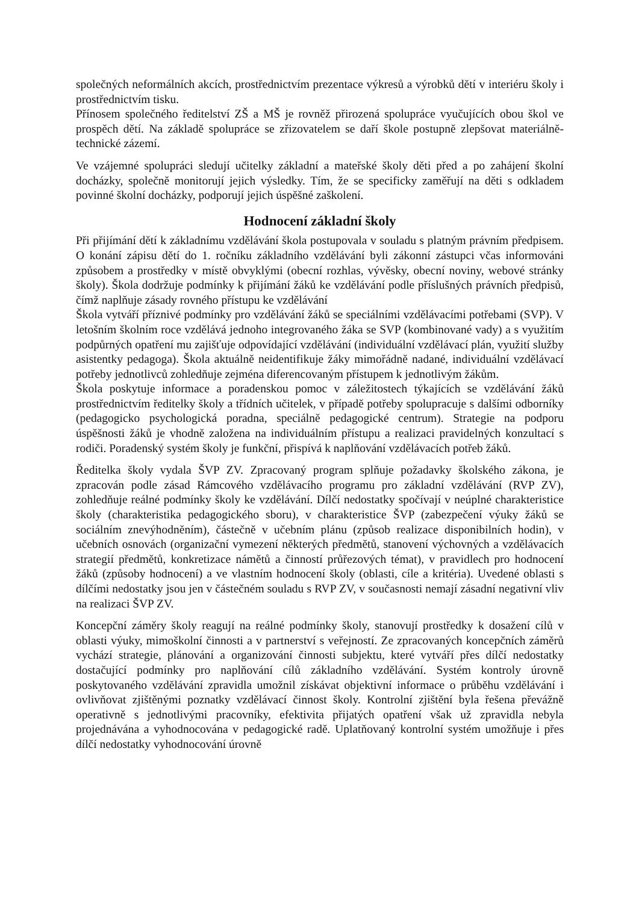společných neformálních akcích, prostřednictvím prezentace výkresů a výrobků dětí v interiéru školy i prostřednictvím tisku.
Přínosem společného ředitelství ZŠ a MŠ je rovněž přirozená spolupráce vyučujících obou škol ve prospěch dětí. Na základě spolupráce se zřizovatelem se daří škole postupně zlepšovat materiálně-technické zázemí.
Ve vzájemné spolupráci sledují učitelky základní a mateřské školy děti před a po zahájení školní docházky, společně monitorují jejich výsledky. Tím, že se specificky zaměřují na děti s odkladem povinné školní docházky, podporují jejich úspěšné zaškolení.
Hodnocení základní školy
Při přijímání dětí k základnímu vzdělávání škola postupovala v souladu s platným právním předpisem. O konání zápisu dětí do 1. ročníku základního vzdělávání byli zákonní zástupci včas informováni způsobem a prostředky v místě obvyklými (obecní rozhlas, vývěsky, obecní noviny, webové stránky školy). Škola dodržuje podmínky k přijímání žáků ke vzdělávání podle příslušných právních předpisů, čímž naplňuje zásady rovného přístupu ke vzdělávání
Škola vytváří příznivé podmínky pro vzdělávání žáků se speciálními vzdělávacími potřebami (SVP). V letošním školním roce vzdělává jednoho integrovaného žáka se SVP (kombinované vady) a s využitím podpůrných opatření mu zajišťuje odpovídající vzdělávání (individuální vzdělávací plán, využití služby asistentky pedagoga). Škola aktuálně neidentifikuje žáky mimořádně nadané, individuální vzdělávací potřeby jednotlivců zohledňuje zejména diferencovaným přístupem k jednotlivým žákům.
Škola poskytuje informace a poradenskou pomoc v záležitostech týkajících se vzdělávání žáků prostřednictvím ředitelky školy a třídních učitelek, v případě potřeby spolupracuje s dalšími odborníky (pedagogicko psychologická poradna, speciálně pedagogické centrum). Strategie na podporu úspěšnosti žáků je vhodně založena na individuálním přístupu a realizaci pravidelných konzultací s rodiči. Poradenský systém školy je funkční, přispívá k naplňování vzdělávacích potřeb žáků.
Ředitelka školy vydala ŠVP ZV. Zpracovaný program splňuje požadavky školského zákona, je zpracován podle zásad Rámcového vzdělávacího programu pro základní vzdělávání (RVP ZV), zohledňuje reálné podmínky školy ke vzdělávání. Dílčí nedostatky spočívají v neúplné charakteristice školy (charakteristika pedagogického sboru), v charakteristice ŠVP (zabezpečení výuky žáků se sociálním znevýhodněním), částečně v učebním plánu (způsob realizace disponibilních hodin), v učebních osnovách (organizační vymezení některých předmětů, stanovení výchovných a vzdělávacích strategií předmětů, konkretizace námětů a činností průřezových témat), v pravidlech pro hodnocení žáků (způsoby hodnocení) a ve vlastním hodnocení školy (oblasti, cíle a kritéria). Uvedené oblasti s dílčími nedostatky jsou jen v částečném souladu s RVP ZV, v současnosti nemají zásadní negativní vliv na realizaci ŠVP ZV.
Koncepční záměry školy reagují na reálné podmínky školy, stanovují prostředky k dosažení cílů v oblasti výuky, mimoškolní činnosti a v partnerství s veřejností. Ze zpracovaných koncepčních záměrů vychází strategie, plánování a organizování činnosti subjektu, které vytváří přes dílčí nedostatky dostačující podmínky pro naplňování cílů základního vzdělávání. Systém kontroly úrovně poskytovaného vzdělávání zpravidla umožnil získávat objektivní informace o průběhu vzdělávání i ovlivňovat zjištěnými poznatky vzdělávací činnost školy. Kontrolní zjištění byla řešena převážně operativně s jednotlivými pracovníky, efektivita přijatých opatření však už zpravidla nebyla projednávána a vyhodnocována v pedagogické radě. Uplatňovaný kontrolní systém umožňuje i přes dílčí nedostatky vyhodnocování úrovně